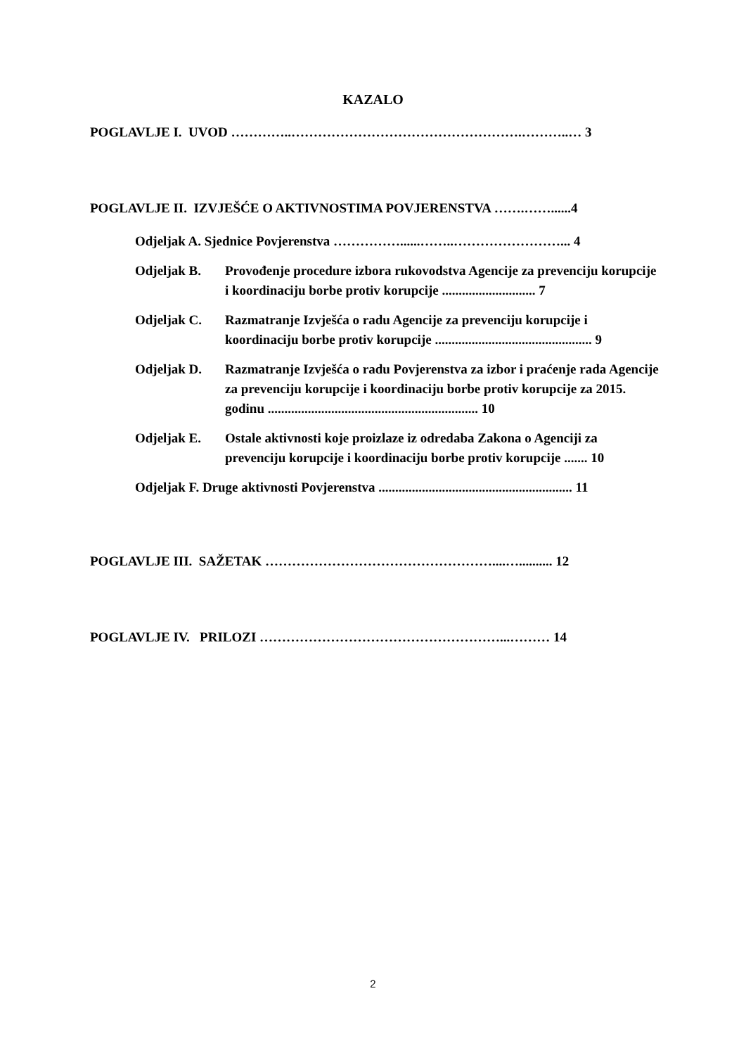KAZALO
POGLAVLJE I. UVOD …………..…………………………………………….………..… 3
POGLAVLJE II. IZVJEŠĆE O AKTIVNOSTIMA POVJERENSTVA …….……......4
Odjeljak A. Sjednice Povjerenstva ……………......……..……………………... 4
Odjeljak B. Provođenje procedure izbora rukovodstva Agencije za prevenciju korupcije i koordinaciju borbe protiv korupcije ............................ 7
Odjeljak C. Razmatranje Izvješća o radu Agencije za prevenciju korupcije i koordinaciju borbe protiv korupcije ............................................... 9
Odjeljak D. Razmatranje Izvješća o radu Povjerenstva za izbor i praćenje rada Agencije za prevenciju korupcije i koordinaciju borbe protiv korupcije za 2015. godinu ............................................................... 10
Odjeljak E. Ostale aktivnosti koje proizlaze iz odredaba Zakona o Agenciji za prevenciju korupcije i koordinaciju borbe protiv korupcije ....... 10
Odjeljak F. Druge aktivnosti Povjerenstva .......................................................... 11
POGLAVLJE III. SAŽETAK ……………………………………………....….......... 12
POGLAVLJE IV. PRILOZI ………………………………………………...……… 14
2